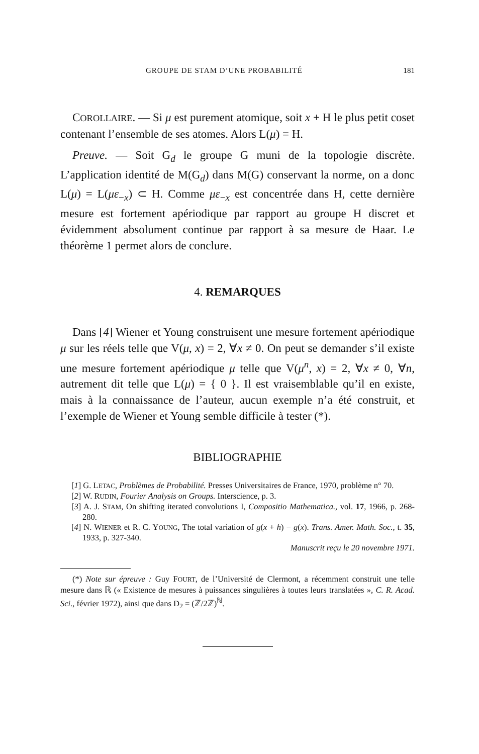GROUPE DE STAM D’UNE PROBABILITÉ 181
COROLLAIRE. — Si μ est purement atomique, soit x + H le plus petit coset contenant l’ensemble de ses atomes. Alors L(μ) = H.
Preuve. — Soit G<sub>d</sub> le groupe G muni de la topologie discrète. L’application identité de M(G<sub>d</sub>) dans M(G) conservant la norme, on a donc L(μ) = L(με<sub>−x</sub>) ⊂ H. Comme με<sub>−x</sub> est concentrée dans H, cette dernière mesure est fortement apériodique par rapport au groupe H discret et évidemment absolument continue par rapport à sa mesure de Haar. Le théorème 1 permet alors de conclure.
4. REMARQUES
Dans [4] Wiener et Young construisent une mesure fortement apériodique μ sur les réels telle que V(μ, x) = 2, ∀x ≠ 0. On peut se demander s’il existe une mesure fortement apériodique μ telle que V(μ<sup>n</sup>, x) = 2, ∀x ≠ 0, ∀n, autrement dit telle que L(μ) = { 0 }. Il est vraisemblable qu’il en existe, mais à la connaissance de l’auteur, aucun exemple n’a été construit, et l’exemple de Wiener et Young semble difficile à tester (*).
BIBLIOGRAPHIE
[1] G. LETAC, Problèmes de Probabilité. Presses Universitaires de France, 1970, problème n° 70.
[2] W. RUDIN, Fourier Analysis on Groups. Interscience, p. 3.
[3] A. J. STAM, On shifting iterated convolutions I, Compositio Mathematica., vol. 17, 1966, p. 268-280.
[4] N. WIENER et R. C. YOUNG, The total variation of g(x + h) − g(x). Trans. Amer. Math. Soc., t. 35, 1933, p. 327-340.
Manuscrit reçu le 20 novembre 1971.
(*) Note sur épreuve : Guy FOURT, de l’Université de Clermont, a récemment construit une telle mesure dans ℝ (« Existence de mesures à puissances singulières à toutes leurs translatées », C. R. Acad. Sci., février 1972), ainsi que dans D<sub>2</sub> = (ℤ/2ℤ)<sup>ℕ</sup>.